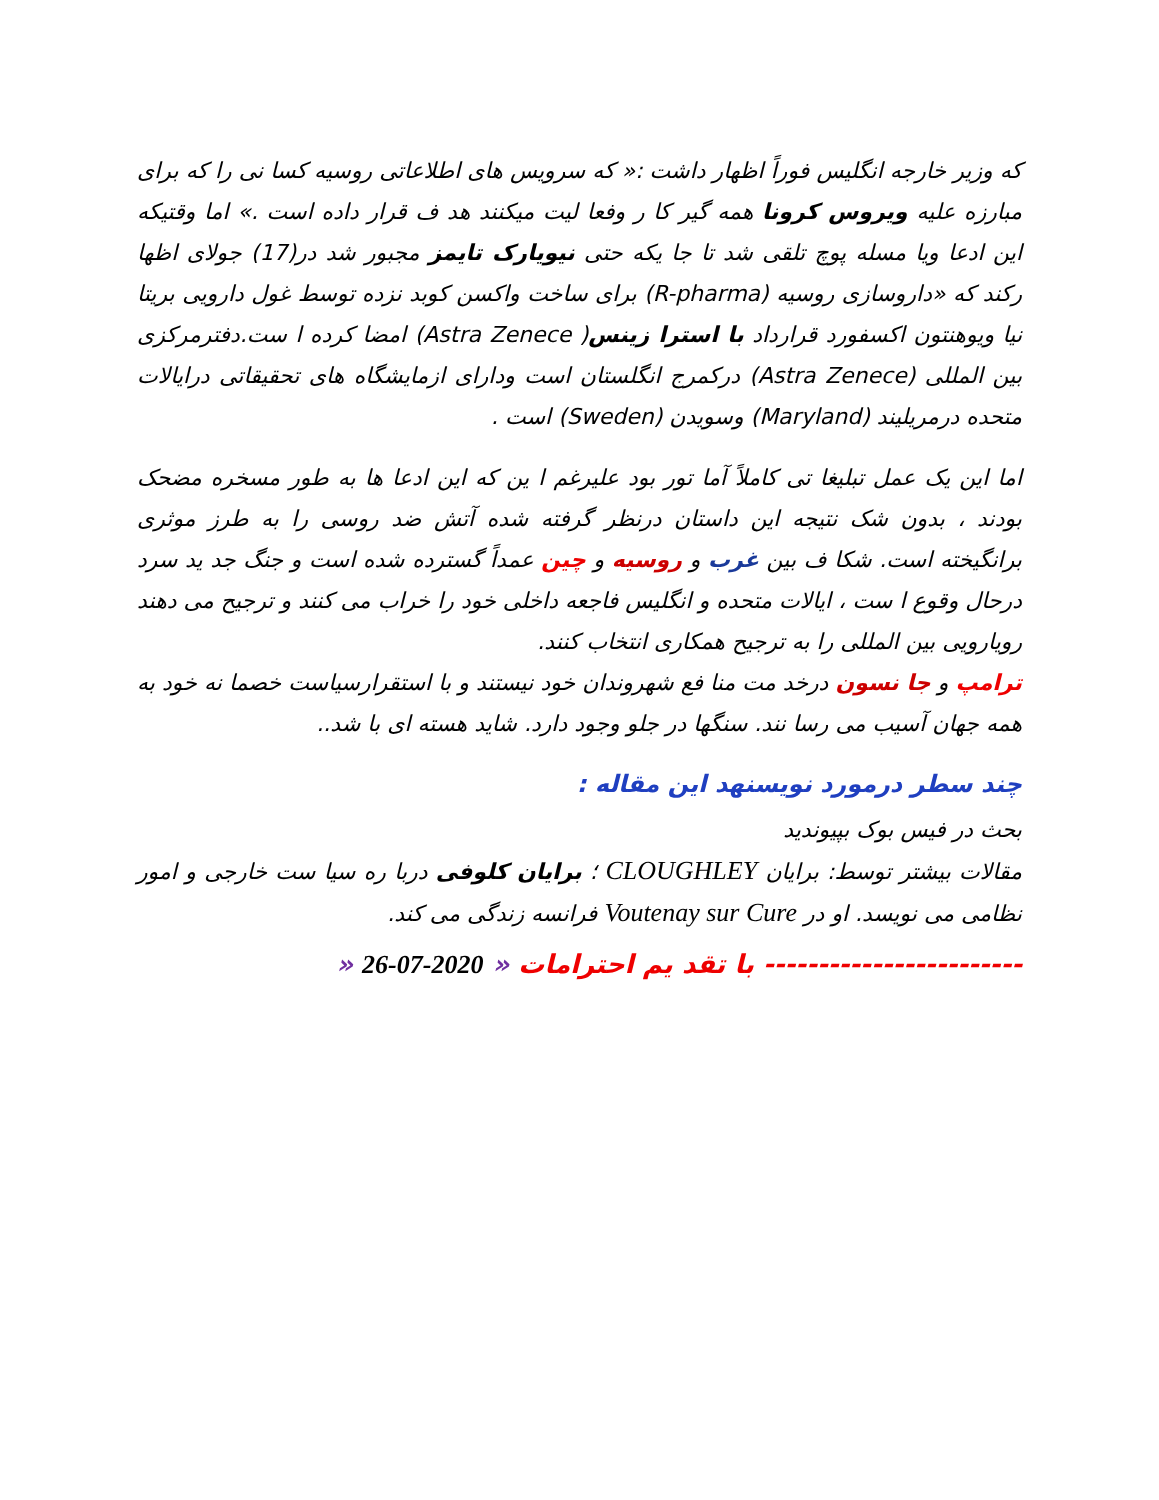که وزیر خارجه انگلیس فوراً اظهار داشت :« که سرویس های اطلاعاتی روسیه کسا نی را که برای مبارزه علیه ویروس کرونا همه گیر کا ر وفعا لیت میکنند هد ف قرار داده است .» اما وقتیکه این ادعا ویا مسله پوچ تلقی شد تا جا یکه حتی نیویارک تایمز مجبور شد در(17) جولای اظها رکند که «داروسازی روسیه (R-pharma) برای ساخت واکسن کوبد نزده توسط غول دارویی بریتا نیا ویوهنتون اکسفورد قرارداد با استرا زینس( Astra Zenece) امضا کرده ا ست.دفترمرکزی بین المللی (Astra Zenece) درکمرج انگلستان است ودارای ازمایشگاه های تحقیقاتی درایالات متحده درمریلیند (Maryland) وسویدن (Sweden) است .
اما این یک عمل تبلیغا تی کاملاً آما تور بود علیرغم ا ین که این ادعا ها به طور مسخره مضحک بودند ، بدون شک نتیجه این داستان درنظر گرفته شده آتش ضد روسی را به طرز موثری برانگیخته است. شکا ف بین غرب و روسیه و چین عمداً گسترده شده است و جنگ جد ید سرد درحال وقوع ا ست ، ایالات متحده و انگلیس فاجعه داخلی خود را خراب می کنند و ترجیح می دهند رویارویی بین المللی را به ترجیح همکاری انتخاب کنند.
ترامپ و جا نسون درخد مت منا فع شهروندان خود نیستند و با استقرارسیاست خصما نه خود به همه جهان آسیب می رسا نند. سنگها در جلو وجود دارد. شاید هسته ای با شد..
چند سطر درمورد نویسنهد این مقاله :
بحث در فیس بوک بپیوندید
مقالات بیشتر توسط: برایان CLOUGHLEY ؛ برایان کلوفی دربا ره سیا ست خارجی و امور نظامی می نویسد. او در Voutenay sur Cure فرانسه زندگی می کند.
------------------------ با تقد یم احترامات « 2020-07-26 «